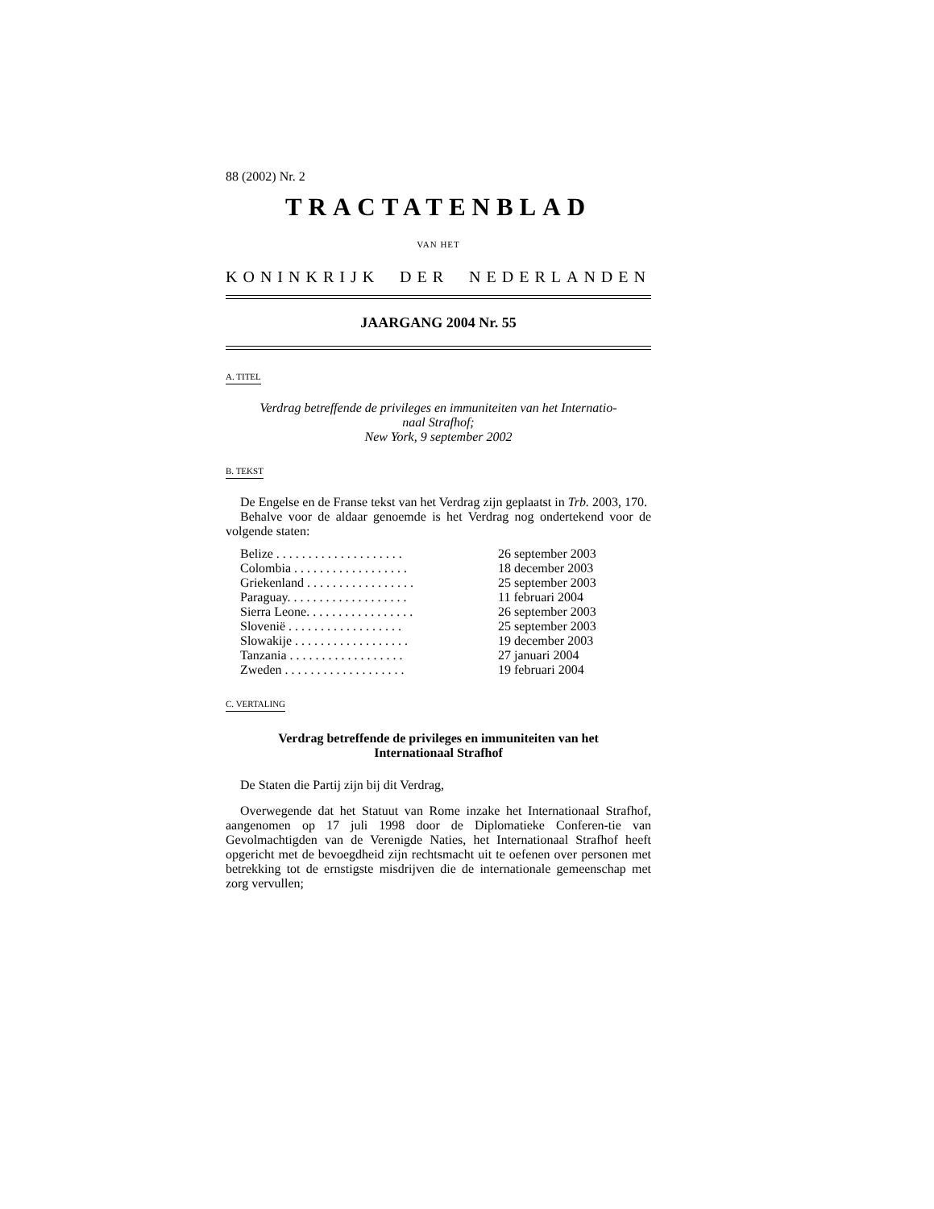88 (2002) Nr. 2
TRACTATENBLAD
VAN HET
KONINKRIJK DER NEDERLANDEN
JAARGANG 2004 Nr. 55
A. TITEL
Verdrag betreffende de privileges en immuniteiten van het Internatio-
naal Strafhof;
New York, 9 september 2002
B. TEKST
De Engelse en de Franse tekst van het Verdrag zijn geplaatst in Trb. 2003, 170.
Behalve voor de aldaar genoemde is het Verdrag nog ondertekend voor de volgende staten:
| Belize . . . . . . . . . . . . . . . . . . . . | 26 september 2003 |
| Colombia . . . . . . . . . . . . . . . . . . | 18 december 2003 |
| Griekenland . . . . . . . . . . . . . . . . . | 25 september 2003 |
| Paraguay. . . . . . . . . . . . . . . . . . . | 11 februari 2004 |
| Sierra Leone. . . . . . . . . . . . . . . . . | 26 september 2003 |
| Slovenië . . . . . . . . . . . . . . . . . . | 25 september 2003 |
| Slowakije . . . . . . . . . . . . . . . . . . | 19 december 2003 |
| Tanzania . . . . . . . . . . . . . . . . . . | 27 januari 2004 |
| Zweden . . . . . . . . . . . . . . . . . . . | 19 februari 2004 |
C. VERTALING
Verdrag betreffende de privileges en immuniteiten van het
Internationaal Strafhof
De Staten die Partij zijn bij dit Verdrag,
Overwegende dat het Statuut van Rome inzake het Internationaal Strafhof, aangenomen op 17 juli 1998 door de Diplomatieke Conferen-tie van Gevolmachtigden van de Verenigde Naties, het Internationaal Strafhof heeft opgericht met de bevoegdheid zijn rechtsmacht uit te oefenen over personen met betrekking tot de ernstigste misdrijven die de internationale gemeenschap met zorg vervullen;